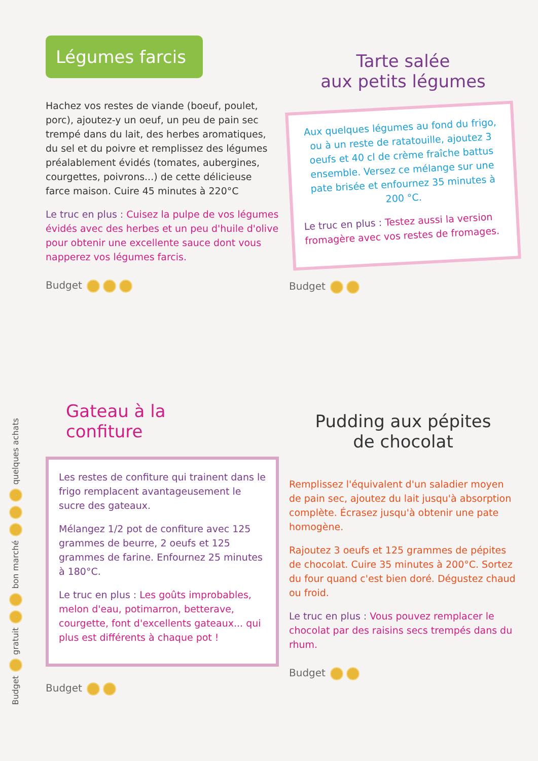Budget
gratuit
bon marché
quelques achats
Légumes farcis
Hachez vos restes de viande (boeuf, poulet, porc), ajoutez-y un oeuf, un peu de pain sec trempé dans du lait, des herbes aromatiques, du sel et du poivre et remplissez des légumes préalablement évidés (tomates, aubergines, courgettes, poivrons...) de cette délicieuse farce maison. Cuire 45 minutes à 220°C
Le truc en plus : Cuisez la pulpe de vos légumes évidés avec des herbes et un peu d'huile d'olive pour obtenir une excellente sauce dont vous napperez vos légumes farcis.
Budget
Tarte salée
aux petits légumes
Aux quelques légumes au fond du frigo, ou à un reste de ratatouille, ajoutez 3 oeufs et 40 cl de crème fraîche battus ensemble. Versez ce mélange sur une pate brisée et enfournez 35 minutes à 200 °C.
Le truc en plus : Testez aussi la version fromagère avec vos restes de fromages.
Budget
Gateau à la
confiture
Les restes de confiture qui trainent dans le frigo remplacent avantageusement le sucre des gateaux.
Mélangez 1/2 pot de confiture avec 125 grammes de beurre, 2 oeufs et 125 grammes de farine. Enfournez 25 minutes à 180°C.
Le truc en plus : Les goûts improbables, melon d'eau, potimarron, betterave, courgette, font d'excellents gateaux... qui plus est différents à chaque pot !
Budget
Pudding aux pépites
de chocolat
Remplissez l'équivalent d'un saladier moyen de pain sec, ajoutez du lait jusqu'à absorption complète. Écrasez jusqu'à obtenir une pate homogène.
Rajoutez 3 oeufs et 125 grammes de pépites de chocolat. Cuire 35 minutes à 200°C. Sortez du four quand c'est bien doré. Dégustez chaud ou froid.
Le truc en plus : Vous pouvez remplacer le chocolat par des raisins secs trempés dans du rhum.
Budget